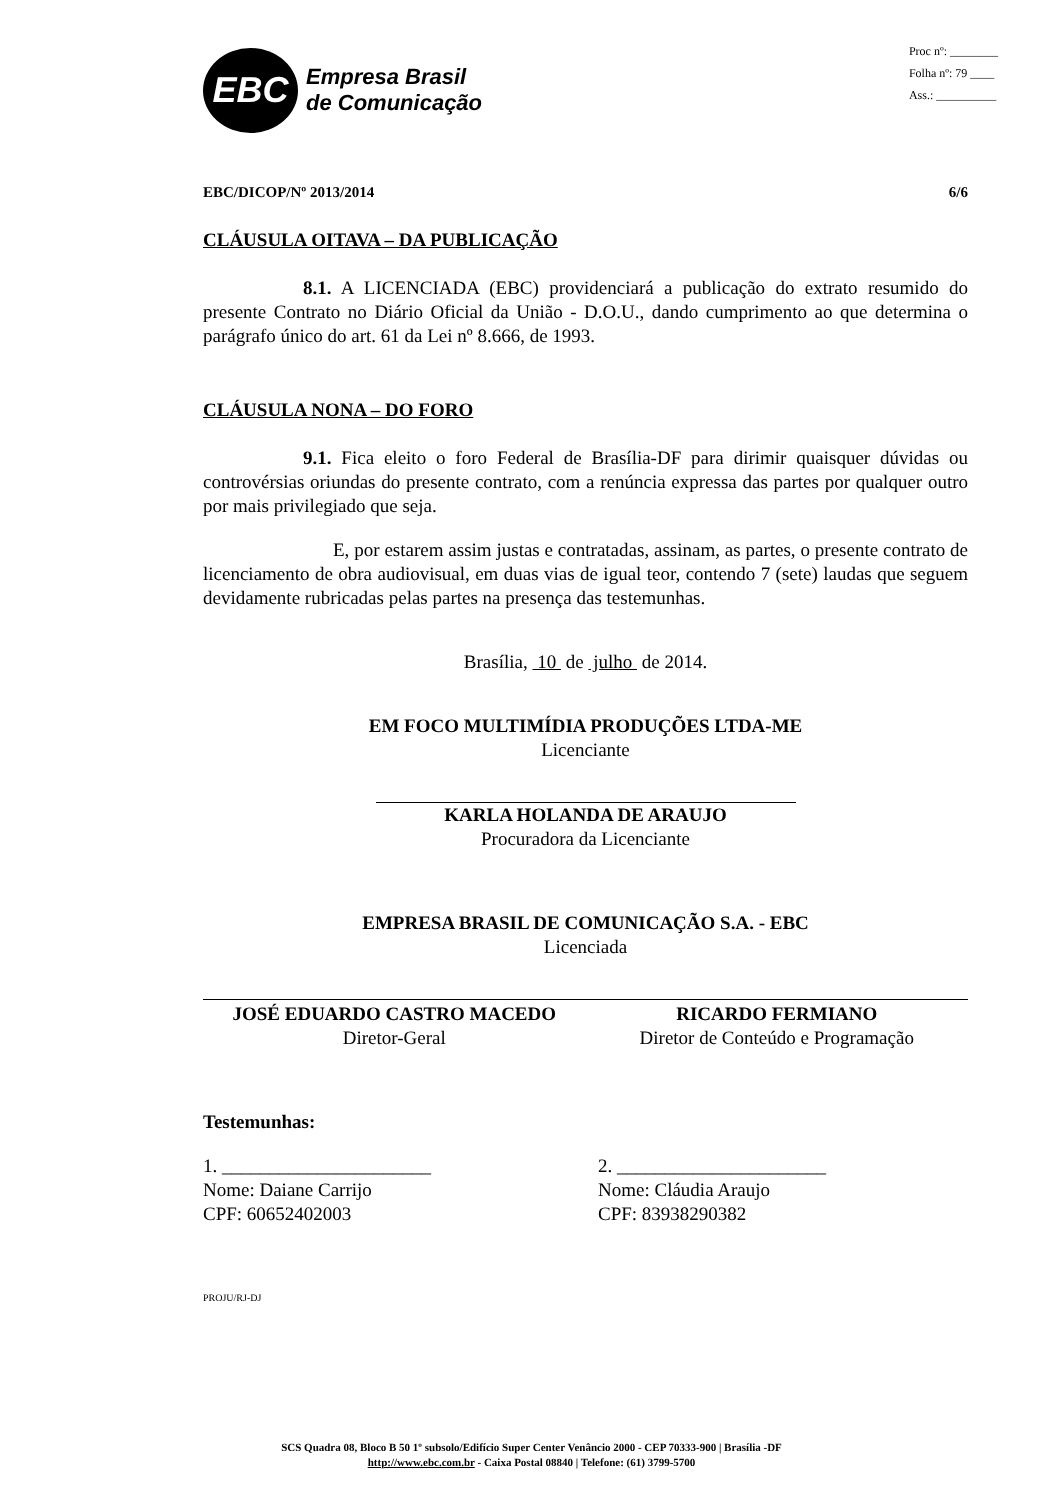EBC
Empresa Brasil
de Comunicação
Proc nº: ________
Folha nº: 79 ____
Ass.: __________
EBC/DICOP/Nº 2013/2014 6/6
CLÁUSULA OITAVA – DA PUBLICAÇÃO
8.1. A LICENCIADA (EBC) providenciará a publicação do extrato resumido do presente Contrato no Diário Oficial da União - D.O.U., dando cumprimento ao que determina o parágrafo único do art. 61 da Lei nº 8.666, de 1993.
CLÁUSULA NONA – DO FORO
9.1. Fica eleito o foro Federal de Brasília-DF para dirimir quaisquer dúvidas ou controvérsias oriundas do presente contrato, com a renúncia expressa das partes por qualquer outro por mais privilegiado que seja.
E, por estarem assim justas e contratadas, assinam, as partes, o presente contrato de licenciamento de obra audiovisual, em duas vias de igual teor, contendo 7 (sete) laudas que seguem devidamente rubricadas pelas partes na presença das testemunhas.
Brasília, 10 de julho de 2014.
EM FOCO MULTIMÍDIA PRODUÇÕES LTDA-ME
Licenciante
KARLA HOLANDA DE ARAUJO
Procuradora da Licenciante
EMPRESA BRASIL DE COMUNICAÇÃO S.A. - EBC
Licenciada
JOSÉ EDUARDO CASTRO MACEDO
Diretor-Geral
RICARDO FERMIANO
Diretor de Conteúdo e Programação
Testemunhas:
1. ______________________
Nome: Daiane Carrijo
CPF: 60652402003
2. ______________________
Nome: Cláudia Araujo
CPF: 83938290382
PROJU/RJ-DJ
SCS Quadra 08, Bloco B 50 1º subsolo/Edifício Super Center Venâncio 2000 - CEP 70333-900 | Brasília -DF
http://www.ebc.com.br - Caixa Postal 08840 | Telefone: (61) 3799-5700